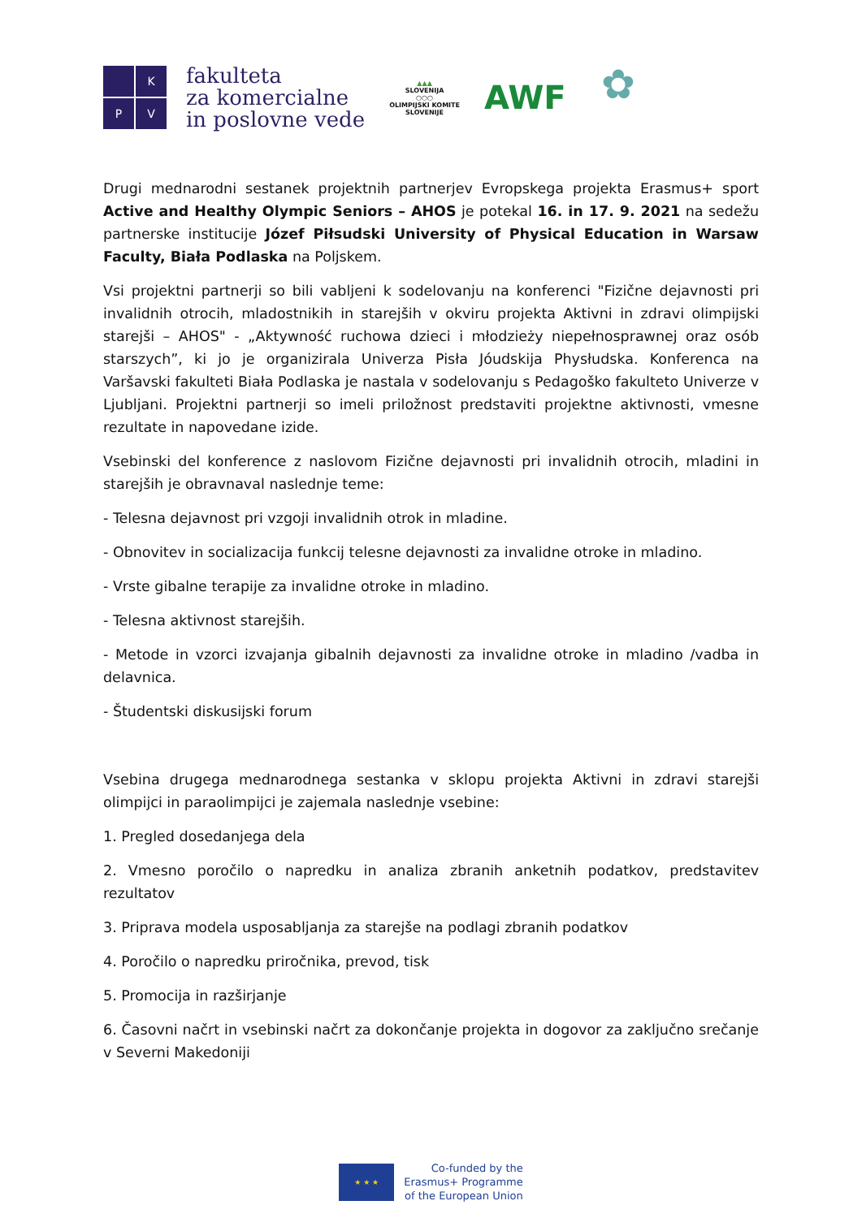K
P
V
fakulteta
za komercialne
in poslovne vede
▲▲▲
SLOVENIJA
○○○
OLIMPIJSKI KOMITE
SLOVENIJE
AWF
✿
Drugi mednarodni sestanek projektnih partnerjev Evropskega projekta Erasmus+ sport Active and Healthy Olympic Seniors – AHOS je potekal 16. in 17. 9. 2021 na sedežu partnerske institucije Józef Piłsudski University of Physical Education in Warsaw Faculty, Biała Podlaska na Poljskem.
Vsi projektni partnerji so bili vabljeni k sodelovanju na konferenci "Fizične dejavnosti pri invalidnih otrocih, mladostnikih in starejših v okviru projekta Aktivni in zdravi olimpijski starejši – AHOS" - „Aktywność ruchowa dzieci i młodzieży niepełnosprawnej oraz osób starszych”, ki jo je organizirala Univerza Pisła Jóudskija Physłudska. Konferenca na Varšavski fakulteti Biała Podlaska je nastala v sodelovanju s Pedagoško fakulteto Univerze v Ljubljani. Projektni partnerji so imeli priložnost predstaviti projektne aktivnosti, vmesne rezultate in napovedane izide.
Vsebinski del konference z naslovom Fizične dejavnosti pri invalidnih otrocih, mladini in starejših je obravnaval naslednje teme:
- Telesna dejavnost pri vzgoji invalidnih otrok in mladine.
- Obnovitev in socializacija funkcij telesne dejavnosti za invalidne otroke in mladino.
- Vrste gibalne terapije za invalidne otroke in mladino.
- Telesna aktivnost starejših.
- Metode in vzorci izvajanja gibalnih dejavnosti za invalidne otroke in mladino /vadba in delavnica.
- Študentski diskusijski forum
Vsebina drugega mednarodnega sestanka v sklopu projekta Aktivni in zdravi starejši olimpijci in paraolimpijci je zajemala naslednje vsebine:
1. Pregled dosedanjega dela
2. Vmesno poročilo o napredku in analiza zbranih anketnih podatkov, predstavitev rezultatov
3. Priprava modela usposabljanja za starejše na podlagi zbranih podatkov
4. Poročilo o napredku priročnika, prevod, tisk
5. Promocija in razširjanje
6. Časovni načrt in vsebinski načrt za dokončanje projekta in dogovor za zaključno srečanje v Severni Makedoniji
★ ★ ★
Co-funded by the
Erasmus+ Programme
of the European Union